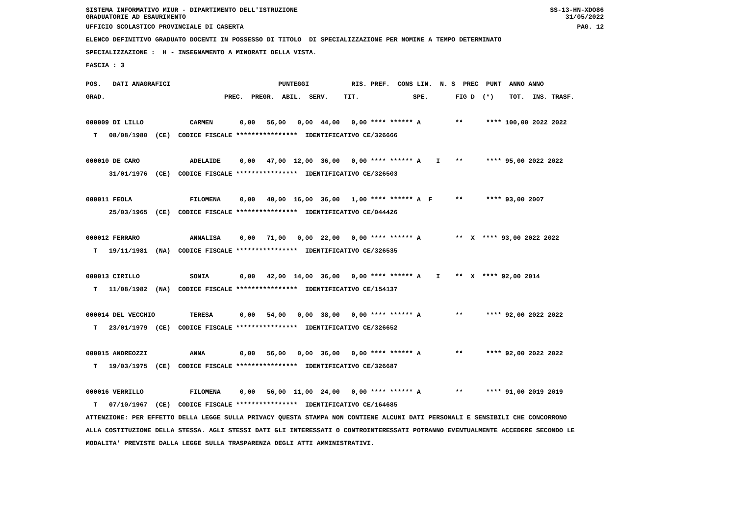SISTEMA INFORMATIVO MIUR - DIPARTIMENTO DELL'ISTRUZIONE
GRADUATORIE AD ESAURIMENTO SS-13-HN-XDO86
31/05/2022
UFFICIO SCOLASTICO PROVINCIALE DI CASERTA PAG. 12
ELENCO DEFINITIVO GRADUATO DOCENTI IN POSSESSO DI TITOLO DI SPECIALIZZAZIONE PER NOMINE A TEMPO DETERMINATO
SPECIALIZZAZIONE : H - INSEGNAMENTO A MINORATI DELLA VISTA.
FASCIA : 3
POS.   DATI ANAGRAFICI                            PUNTEGGI           RIS. PREF.  CONS LIN.  N. S  PREC  PUNT  ANNO ANNO
GRAD.                               PREC.  PREGR.  ABIL.  SERV.    TIT.              SPE.       FIG D  (*)    TOT.  INS. TRASF.

000009 DI LILLO            CARMEN       0,00   56,00   0,00  44,00   0,00 **** ****** A         **      **** 100,00 2022 2022
  T   08/08/1980  (CE)  CODICE FISCALE ****************  IDENTIFICATIVO CE/326666

000010 DE CARO             ADELAIDE     0,00   47,00  12,00  36,00   0,00 **** ****** A    I    **      **** 95,00 2022 2022
      31/01/1976  (CE)  CODICE FISCALE ****************  IDENTIFICATIVO CE/326503

000011 FEOLA               FILOMENA     0,00   40,00  16,00  36,00   1,00 **** ****** A  F      **      **** 93,00 2007
      25/03/1965  (CE)  CODICE FISCALE ****************  IDENTIFICATIVO CE/044426

000012 FERRARO             ANNALISA     0,00   71,00   0,00  22,00   0,00 **** ****** A         **  X  **** 93,00 2022 2022
  T   19/11/1981  (NA)  CODICE FISCALE ****************  IDENTIFICATIVO CE/326535

000013 CIRILLO             SONIA        0,00   42,00  14,00  36,00   0,00 **** ****** A    I    **  X  **** 92,00 2014
  T   11/08/1982  (NA)  CODICE FISCALE ****************  IDENTIFICATIVO CE/154137

000014 DEL VECCHIO         TERESA       0,00   54,00   0,00  38,00   0,00 **** ****** A         **      **** 92,00 2022 2022
  T   23/01/1979  (CE)  CODICE FISCALE ****************  IDENTIFICATIVO CE/326652

000015 ANDREOZZI           ANNA         0,00   56,00   0,00  36,00   0,00 **** ****** A         **      **** 92,00 2022 2022
  T   19/03/1975  (CE)  CODICE FISCALE ****************  IDENTIFICATIVO CE/326687

000016 VERRILLO            FILOMENA     0,00   56,00  11,00  24,00   0,00 **** ****** A         **      **** 91,00 2019 2019
  T   07/10/1967  (CE)  CODICE FISCALE ****************  IDENTIFICATIVO CE/164685
ATTENZIONE: PER EFFETTO DELLA LEGGE SULLA PRIVACY QUESTA STAMPA NON CONTIENE ALCUNI DATI PERSONALI E SENSIBILI CHE CONCORRONO
ALLA COSTITUZIONE DELLA STESSA. AGLI STESSI DATI GLI INTERESSATI O CONTROINTERESSATI POTRANNO EVENTUALMENTE ACCEDERE SECONDO LE
MODALITA' PREVISTE DALLA LEGGE SULLA TRASPARENZA DEGLI ATTI AMMINISTRATIVI.